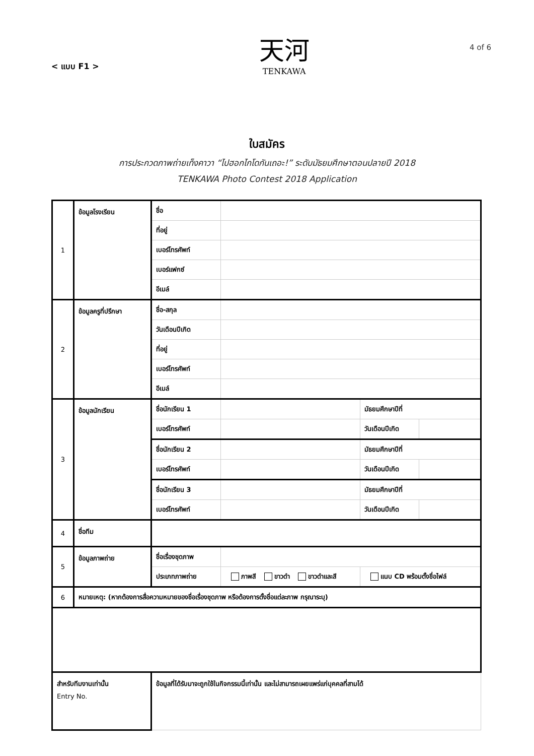< แบบ F1 >
天河
TENKAWA
4 of 6
ใบสมัคร
การประกวดภาพถ่ายเท็งคาวา “ไปฮอกไกโดกันเถอะ!” ระดับมัธยมศึกษาตอนปลายปี 2018
TENKAWA Photo Contest 2018 Application
| 1 | ข้อมูลโรงเรียน | ชื่อ | | | |
| | | ที่อยู่ | | | |
| | | เบอร์โทรศัพท์ | | | |
| | | เบอร์แฟกซ์ | | | |
| | | อีเมล์ | | | |
| 2 | ข้อมูลครูที่ปรึกษา | ชื่อ-สกุล | | | |
| | | วันเดือนปีเกิด | | | |
| | | ที่อยู่ | | | |
| | | เบอร์โทรศัพท์ | | | |
| | | อีเมล์ | | | |
| 3 | ข้อมูลนักเรียน | ชื่อนักเรียน 1 | | มัธยมศึกษาปีที่ | |
| | | เบอร์โทรศัพท์ | | วันเดือนปีเกิด | |
| | | ชื่อนักเรียน 2 | | มัธยมศึกษาปีที่ | |
| | | เบอร์โทรศัพท์ | | วันเดือนปีเกิด | |
| | | ชื่อนักเรียน 3 | | มัธยมศึกษาปีที่ | |
| | | เบอร์โทรศัพท์ | | วันเดือนปีเกิด | |
| 4 | ชื่อทีม | | | | |
| 5 | ข้อมูลภาพถ่าย | ชื่อเรื่องชุดภาพ | | | |
| | | ประเภทภาพถ่าย | ภาพสี ขาวดำ ขาวดำและสี | แนบ CD พร้อมตั้งชื่อไฟล์ | |
| 6 | หมายเหตุ: (หากต้องการสื่อความหมายของชื่อเรื่องชุดภาพ หรือต้องการตั้งชื่อแต่ละภาพ กรุณาระบุ) | | | | |
| สำหรับทีมงานเท่านั้น Entry No. | | ข้อมูลที่ได้รับมาจะถูกใช้ในกิจกรรมนี้เท่านั้น และไม่สามารถเผยแพร่แก่บุคคลที่สามได้ | | | |